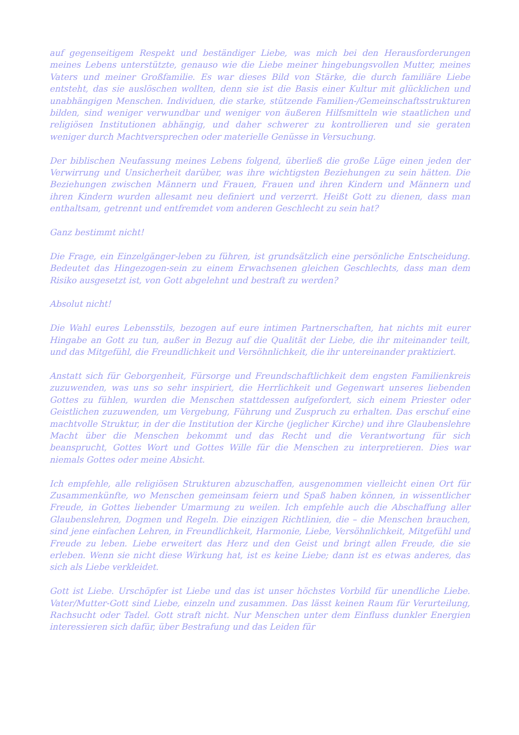auf gegenseitigem Respekt und beständiger Liebe, was mich bei den Herausforderungen meines Lebens unterstützte, genauso wie die Liebe meiner hingebungsvollen Mutter, meines Vaters und meiner Großfamilie. Es war dieses Bild von Stärke, die durch familiäre Liebe entsteht, das sie auslöschen wollten, denn sie ist die Basis einer Kultur mit glücklichen und unabhängigen Menschen. Individuen, die starke, stützende Familien-/Gemeinschaftsstrukturen bilden, sind weniger verwundbar und weniger von äußeren Hilfsmitteln wie staatlichen und religiösen Institutionen abhängig, und daher schwerer zu kontrollieren und sie geraten weniger durch Machtversprechen oder materielle Genüsse in Versuchung.
Der biblischen Neufassung meines Lebens folgend, überließ die große Lüge einen jeden der Verwirrung und Unsicherheit darüber, was ihre wichtigsten Beziehungen zu sein hätten. Die Beziehungen zwischen Männern und Frauen, Frauen und ihren Kindern und Männern und ihren Kindern wurden allesamt neu definiert und verzerrt. Heißt Gott zu dienen, dass man enthaltsam, getrennt und entfremdet vom anderen Geschlecht zu sein hat?
Ganz bestimmt nicht!
Die Frage, ein Einzelgänger-leben zu führen, ist grundsätzlich eine persönliche Entscheidung. Bedeutet das Hingezogen-sein zu einem Erwachsenen gleichen Geschlechts, dass man dem Risiko ausgesetzt ist, von Gott abgelehnt und bestraft zu werden?
Absolut nicht!
Die Wahl eures Lebensstils, bezogen auf eure intimen Partnerschaften, hat nichts mit eurer Hingabe an Gott zu tun, außer in Bezug auf die Qualität der Liebe, die ihr miteinander teilt, und das Mitgefühl, die Freundlichkeit und Versöhnlichkeit, die ihr untereinander praktiziert.
Anstatt sich für Geborgenheit, Fürsorge und Freundschaftlichkeit dem engsten Familienkreis zuzuwenden, was uns so sehr inspiriert, die Herrlichkeit und Gegenwart unseres liebenden Gottes zu fühlen, wurden die Menschen stattdessen aufgefordert, sich einem Priester oder Geistlichen zuzuwenden, um Vergebung, Führung und Zuspruch zu erhalten. Das erschuf eine machtvolle Struktur, in der die Institution der Kirche (jeglicher Kirche) und ihre Glaubenslehre Macht über die Menschen bekommt und das Recht und die Verantwortung für sich beansprucht, Gottes Wort und Gottes Wille für die Menschen zu interpretieren. Dies war niemals Gottes oder meine Absicht.
Ich empfehle, alle religiösen Strukturen abzuschaffen, ausgenommen vielleicht einen Ort für Zusammenkünfte, wo Menschen gemeinsam feiern und Spaß haben können, in wissentlicher Freude, in Gottes liebender Umarmung zu weilen. Ich empfehle auch die Abschaffung aller Glaubenslehren, Dogmen und Regeln. Die einzigen Richtlinien, die – die Menschen brauchen, sind jene einfachen Lehren, in Freundlichkeit, Harmonie, Liebe, Versöhnlichkeit, Mitgefühl und Freude zu leben. Liebe erweitert das Herz und den Geist und bringt allen Freude, die sie erleben. Wenn sie nicht diese Wirkung hat, ist es keine Liebe; dann ist es etwas anderes, das sich als Liebe verkleidet.
Gott ist Liebe. Urschöpfer ist Liebe und das ist unser höchstes Vorbild für unendliche Liebe. Vater/Mutter-Gott sind Liebe, einzeln und zusammen. Das lässt keinen Raum für Verurteilung, Rachsucht oder Tadel. Gott straft nicht. Nur Menschen unter dem Einfluss dunkler Energien interessieren sich dafür, über Bestrafung und das Leiden für